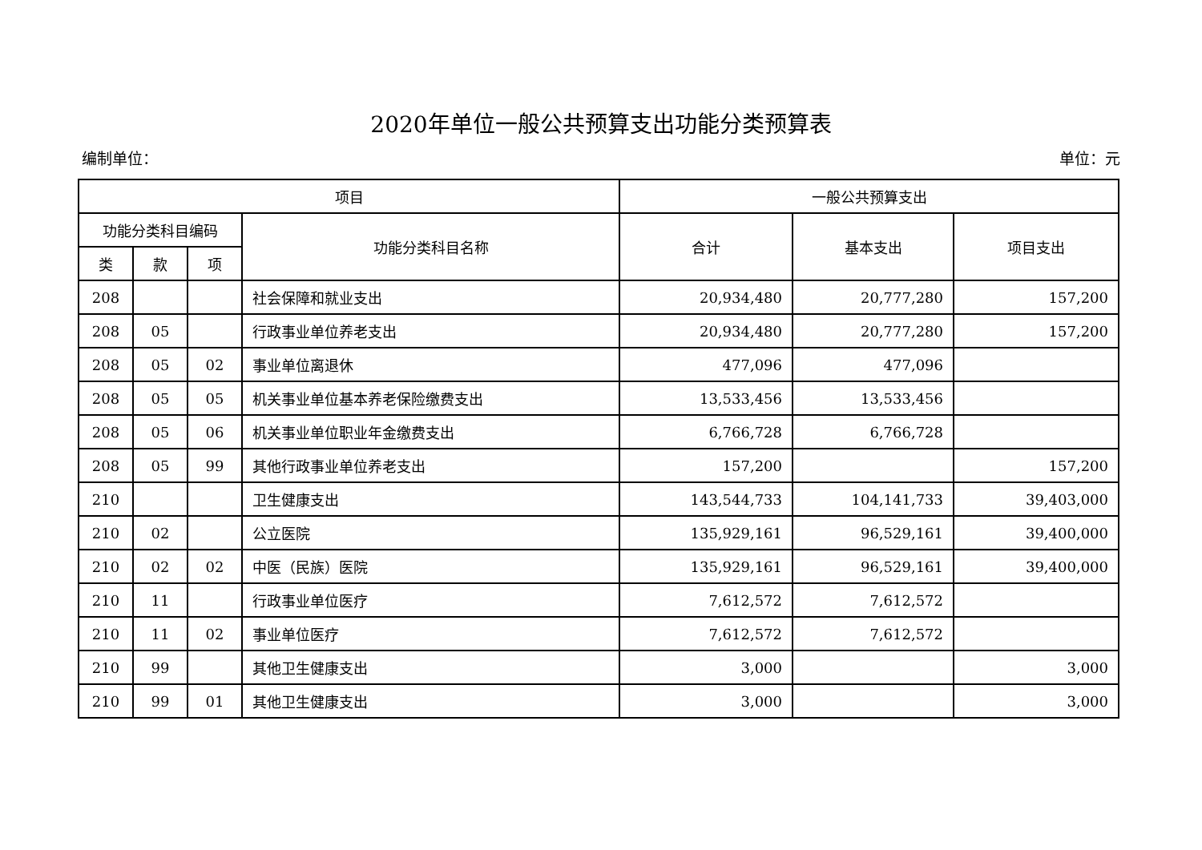2020年单位一般公共预算支出功能分类预算表
编制单位： 单位：元
| 项目 | | | | 一般公共预算支出 | | |
| --- | --- | --- | --- | --- | --- | --- |
| 功能分类科目编码 | | | 功能分类科目名称 | 合计 | 基本支出 | 项目支出 |
| 类 | 款 | 项 | | | | |
| 208 | | | 社会保障和就业支出 | 20,934,480 | 20,777,280 | 157,200 |
| 208 | 05 | | 行政事业单位养老支出 | 20,934,480 | 20,777,280 | 157,200 |
| 208 | 05 | 02 | 事业单位离退休 | 477,096 | 477,096 | |
| 208 | 05 | 05 | 机关事业单位基本养老保险缴费支出 | 13,533,456 | 13,533,456 | |
| 208 | 05 | 06 | 机关事业单位职业年金缴费支出 | 6,766,728 | 6,766,728 | |
| 208 | 05 | 99 | 其他行政事业单位养老支出 | 157,200 | | 157,200 |
| 210 | | | 卫生健康支出 | 143,544,733 | 104,141,733 | 39,403,000 |
| 210 | 02 | | 公立医院 | 135,929,161 | 96,529,161 | 39,400,000 |
| 210 | 02 | 02 | 中医（民族）医院 | 135,929,161 | 96,529,161 | 39,400,000 |
| 210 | 11 | | 行政事业单位医疗 | 7,612,572 | 7,612,572 | |
| 210 | 11 | 02 | 事业单位医疗 | 7,612,572 | 7,612,572 | |
| 210 | 99 | | 其他卫生健康支出 | 3,000 | | 3,000 |
| 210 | 99 | 01 | 其他卫生健康支出 | 3,000 | | 3,000 |